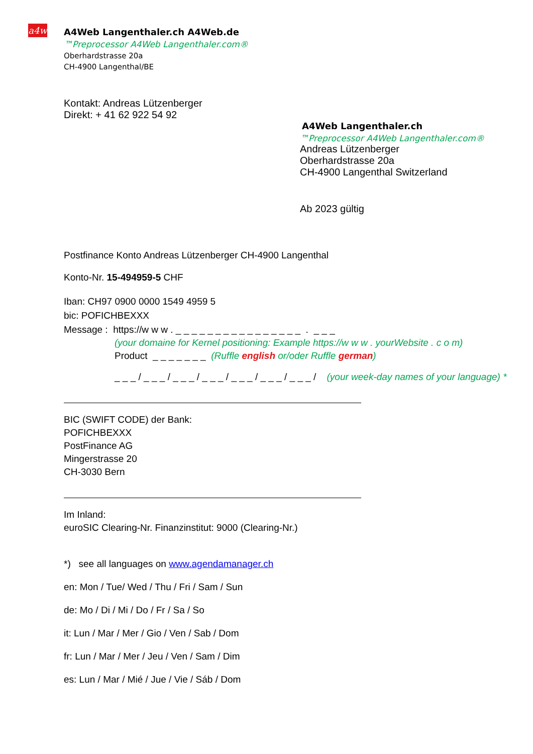a4w
A4Web Langenthaler.ch A4Web.de
™Preprocessor A4Web Langenthaler.com®
Oberhardstrasse 20a
CH-4900 Langenthal/BE
Kontakt: Andreas Lützenberger
Direkt: + 41 62 922 54 92
A4Web Langenthaler.ch
™Preprocessor A4Web Langenthaler.com®
Andreas Lützenberger
Oberhardstrasse 20a
CH-4900 Langenthal Switzerland
Ab 2023 gültig
Postfinance Konto Andreas Lützenberger CH-4900 Langenthal
Konto-Nr. 15-494959-5 CHF
Iban: CH97 0900 0000 1549 4959 5
bic: POFICHBEXXX
Message : https://w w w . _ _ _ _ _ _ _ _ _ _ _ _ _ _ _ _ . _ _ _
(your domaine for Kernel positioning: Example https://w w w . yourWebsite . c o m)
Product _ _ _ _ _ _ _ (Ruffle english or/oder Ruffle german)
_ _ _ / _ _ _ / _ _ _ / _ _ _ / _ _ _ / _ _ _ / _ _ _ / (your week-day names of your language) *
BIC (SWIFT CODE) der Bank:
POFICHBEXXX
PostFinance AG
Mingerstrasse 20
CH-3030 Bern
Im Inland:
euroSIC Clearing-Nr. Finanzinstitut: 9000 (Clearing-Nr.)
*) see all languages on www.agendamanager.ch
en: Mon / Tue/ Wed / Thu / Fri / Sam / Sun
de: Mo / Di / Mi / Do / Fr / Sa / So
it: Lun / Mar / Mer / Gio / Ven / Sab / Dom
fr: Lun / Mar / Mer / Jeu / Ven / Sam / Dim
es: Lun / Mar / Mié / Jue / Vie / Sáb / Dom